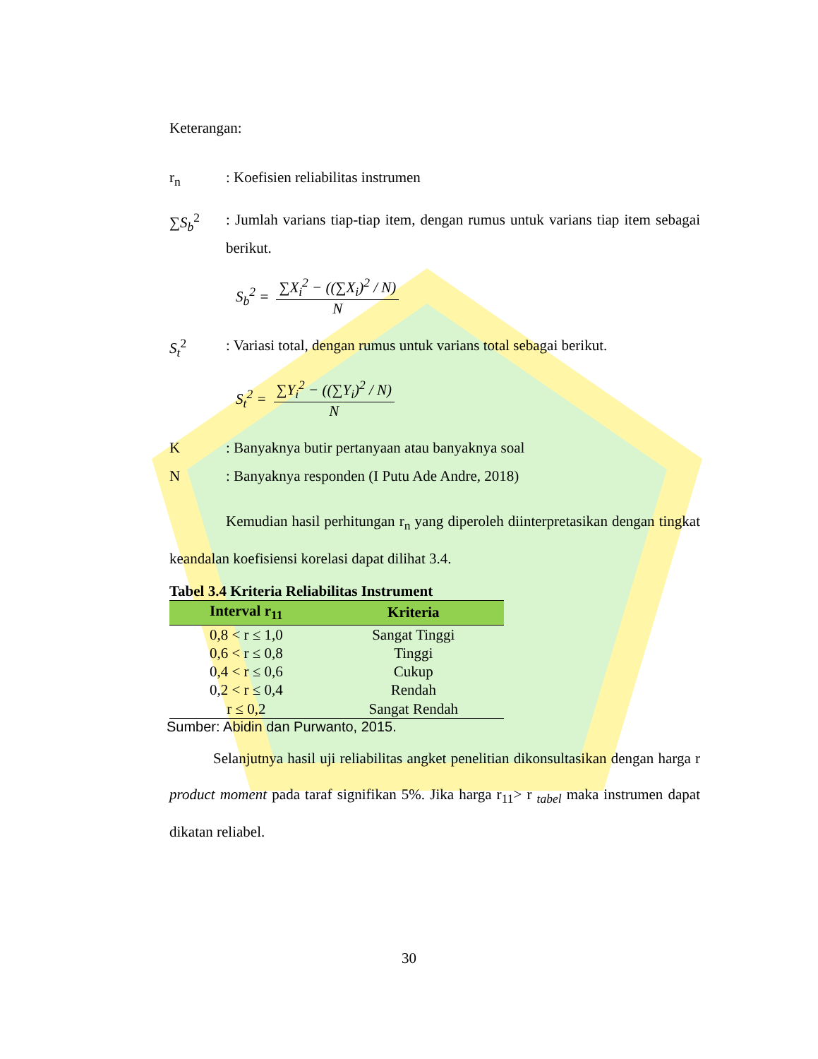Keterangan:
r<sub>n</sub> : Koefisien reliabilitas instrumen
∑S<sub>b</sub><sup>2</sup> : Jumlah varians tiap-tiap item, dengan rumus untuk varians tiap item sebagai berikut.
S<sub>b</sub><sup>2</sup> = ∑X<sub>i</sub><sup>2</sup> − ((∑X<sub>i</sub>)<sup>2</sup> / N) N
S<sub>t</sub><sup>2</sup> : Variasi total, dengan rumus untuk varians total sebagai berikut.
S<sub>t</sub><sup>2</sup> = ∑Y<sub>i</sub><sup>2</sup> − ((∑Y<sub>i</sub>)<sup>2</sup> / N) N
K : Banyaknya butir pertanyaan atau banyaknya soal
N : Banyaknya responden (I Putu Ade Andre, 2018)
Kemudian hasil perhitungan r<sub>n</sub> yang diperoleh diinterpretasikan dengan tingkat keandalan koefisiensi korelasi dapat dilihat 3.4.
Tabel 3.4 Kriteria Reliabilitas Instrument
| Interval r<sub>11</sub> | Kriteria |
| --- | --- |
| 0,8 < r ≤ 1,0 | Sangat Tinggi |
| 0,6 < r ≤ 0,8 | Tinggi |
| 0,4 < r ≤ 0,6 | Cukup |
| 0,2 < r ≤ 0,4 | Rendah |
| r ≤ 0,2 | Sangat Rendah |
Sumber: Abidin dan Purwanto, 2015.
Selanjutnya hasil uji reliabilitas angket penelitian dikonsultasikan dengan harga r product moment pada taraf signifikan 5%. Jika harga r<sub>11</sub>> r <sub>tabel</sub> maka instrumen dapat dikatan reliabel.
30